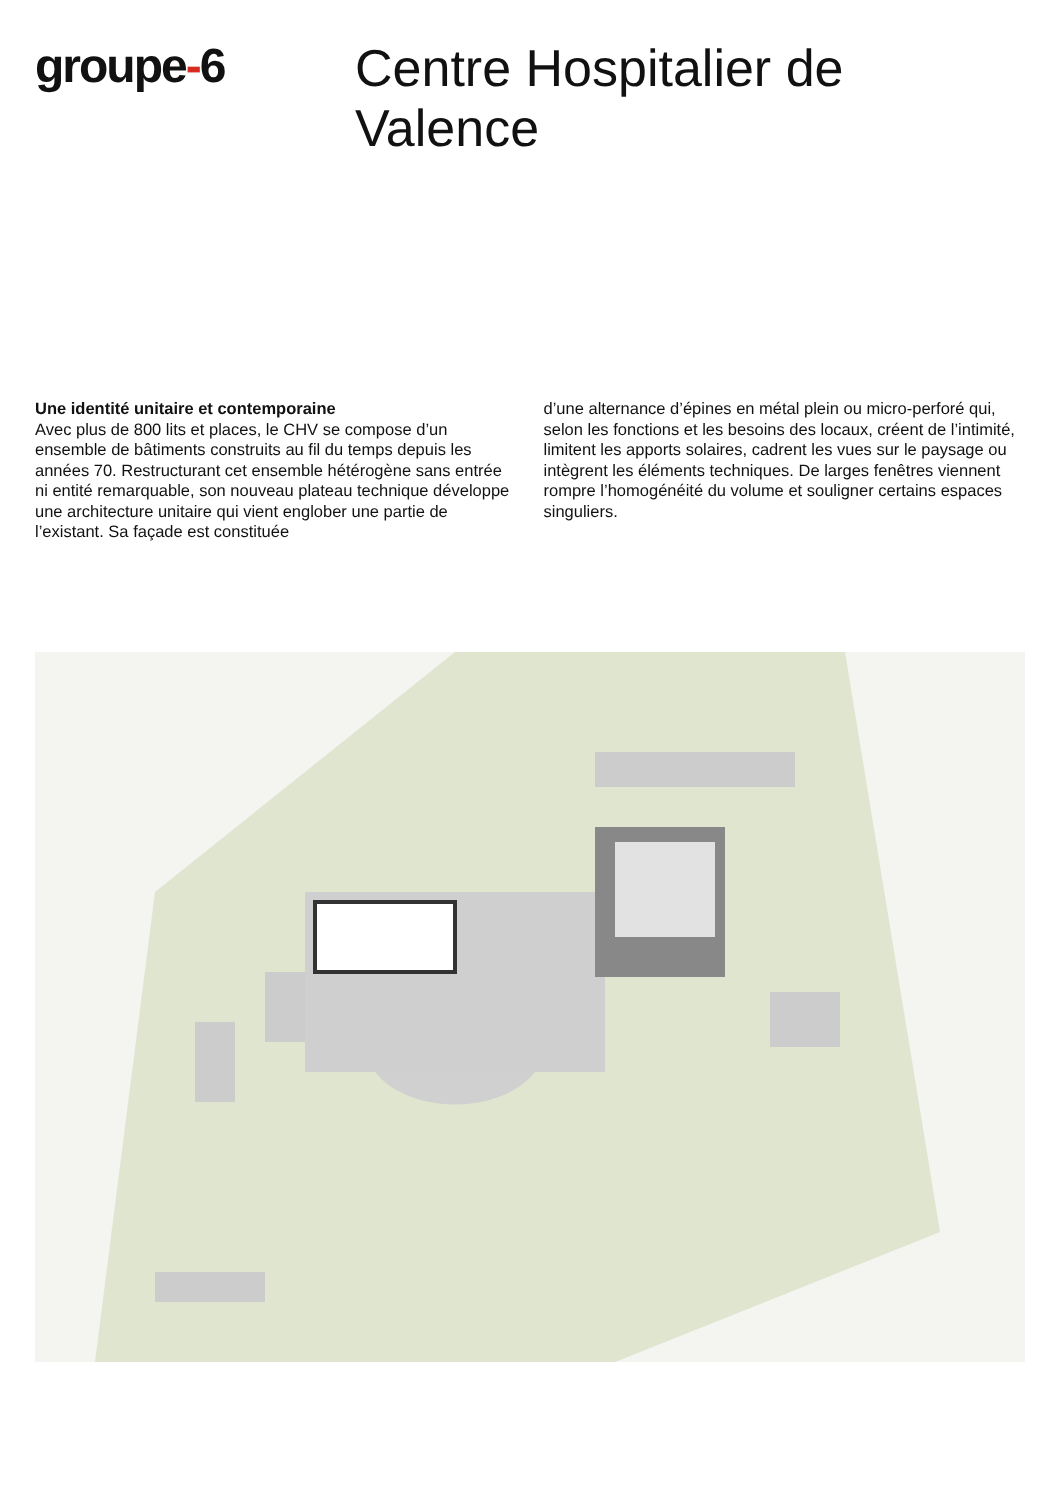groupe-6
Centre Hospitalier de Valence
Une identité unitaire et contemporaine
Avec plus de 800 lits et places, le CHV se compose d’un ensemble de bâtiments construits au fil du temps depuis les années 70. Restructurant cet ensemble hétérogène sans entrée ni entité remarquable, son nouveau plateau technique développe une architecture unitaire qui vient englober une partie de l’existant. Sa façade est constituée
d’une alternance d’épines en métal plein ou micro-perforé qui, selon les fonctions et les besoins des locaux, créent de l’intimité, limitent les apports solaires, cadrent les vues sur le paysage ou intègrent les éléments techniques. De larges fenêtres viennent rompre l’homogénéité du volume et souligner certains espaces singuliers.